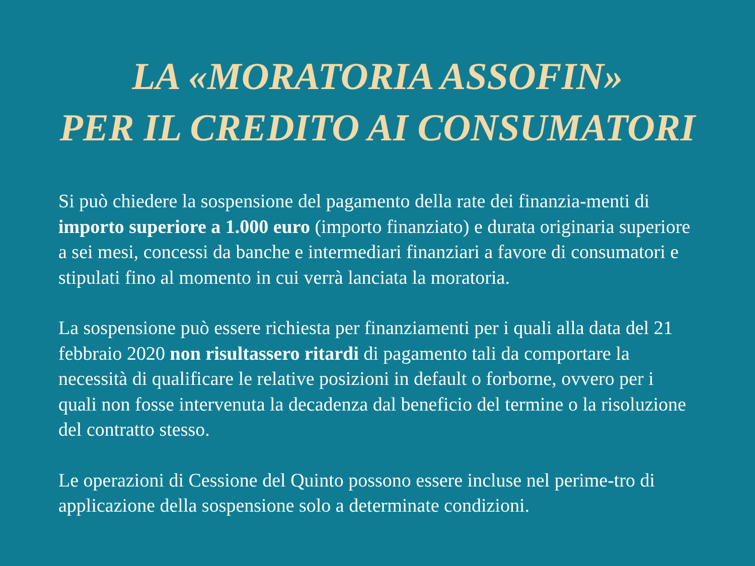LA «MORATORIA ASSOFIN»
PER IL CREDITO AI CONSUMATORI
Si può chiedere la sospensione del pagamento della rate dei finanzia-menti di importo superiore a 1.000 euro (importo finanziato) e durata originaria superiore a sei mesi, concessi da banche e intermediari finanziari a favore di consumatori e stipulati fino al momento in cui verrà lanciata la moratoria.
La sospensione può essere richiesta per finanziamenti per i quali alla data del 21 febbraio 2020 non risultassero ritardi di pagamento tali da comportare la necessità di qualificare le relative posizioni in default o forborne, ovvero per i quali non fosse intervenuta la decadenza dal beneficio del termine o la risoluzione del contratto stesso.
Le operazioni di Cessione del Quinto possono essere incluse nel perime-tro di applicazione della sospensione solo a determinate condizioni.